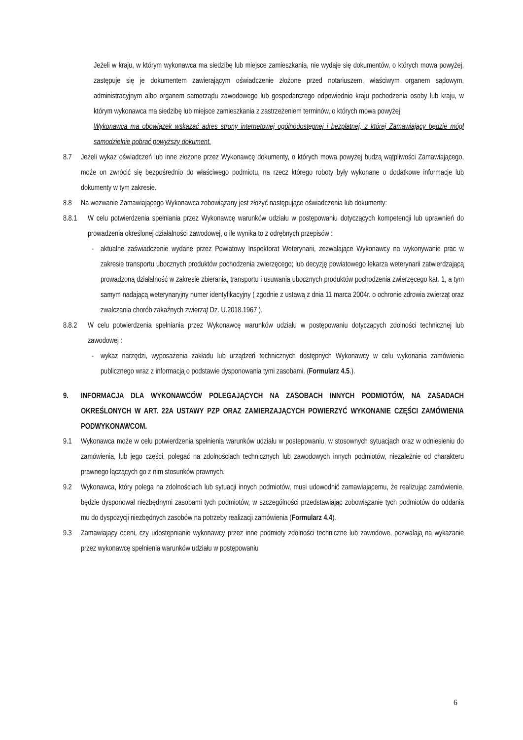Jeżeli w kraju, w którym wykonawca ma siedzibę lub miejsce zamieszkania, nie wydaje się dokumentów, o których mowa powyżej, zastępuje się je dokumentem zawierającym oświadczenie złożone przed notariuszem, właściwym organem sądowym, administracyjnym albo organem samorządu zawodowego lub gospodarczego odpowiednio kraju pochodzenia osoby lub kraju, w którym wykonawca ma siedzibę lub miejsce zamieszkania z zastrzeżeniem terminów, o których mowa powyżej.
Wykonawca ma obowiązek wskazać adres strony internetowej ogólnodostępnej i bezpłatnej, z której Zamawiający będzie mógł samodzielnie pobrać powyższy dokument.
8.7 Jeżeli wykaz oświadczeń lub inne złożone przez Wykonawcę dokumenty, o których mowa powyżej budzą wątpliwości Zamawiającego, może on zwrócić się bezpośrednio do właściwego podmiotu, na rzecz którego roboty były wykonane o dodatkowe informacje lub dokumenty w tym zakresie.
8.8 Na wezwanie Zamawiającego Wykonawca zobowiązany jest złożyć następujące oświadczenia lub dokumenty:
8.8.1 W celu potwierdzenia spełniania przez Wykonawcę warunków udziału w postępowaniu dotyczących kompetencji lub uprawnień do prowadzenia określonej działalności zawodowej, o ile wynika to z odrębnych przepisów :
- aktualne zaświadczenie wydane przez Powiatowy Inspektorat Weterynarii, zezwalające Wykonawcy na wykonywanie prac w zakresie transportu ubocznych produktów pochodzenia zwierzęcego; lub decyzję powiatowego lekarza weterynarii zatwierdzającą prowadzoną działalność w zakresie zbierania, transportu i usuwania ubocznych produktów pochodzenia zwierzęcego kat. 1, a tym samym nadającą weterynaryjny numer identyfikacyjny ( zgodnie z ustawą z dnia 11 marca 2004r. o ochronie zdrowia zwierząt oraz zwalczania chorób zakaźnych zwierząt Dz. U.2018.1967 ).
8.8.2 W celu potwierdzenia spełniania przez Wykonawcę warunków udziału w postępowaniu dotyczących zdolności technicznej lub zawodowej :
- wykaz narzędzi, wyposażenia zakładu lub urządzeń technicznych dostępnych Wykonawcy w celu wykonania zamówienia publicznego wraz z informacją o podstawie dysponowania tymi zasobami. (Formularz 4.5.).
9. INFORMACJA DLA WYKONAWCÓW POLEGAJĄCYCH NA ZASOBACH INNYCH PODMIOTÓW, NA ZASADACH OKREŚLONYCH W ART. 22A USTAWY PZP ORAZ ZAMIERZAJĄCYCH POWIERZYĆ WYKONANIE CZĘŚCI ZAMÓWIENIA PODWYKONAWCOM.
9.1 Wykonawca może w celu potwierdzenia spełnienia warunków udziału w postepowaniu, w stosownych sytuacjach oraz w odniesieniu do zamówienia, lub jego części, polegać na zdolnościach technicznych lub zawodowych innych podmiotów, niezależnie od charakteru prawnego łączących go z nim stosunków prawnych.
9.2 Wykonawca, który polega na zdolnościach lub sytuacji innych podmiotów, musi udowodnić zamawiającemu, że realizując zamówienie, będzie dysponował niezbędnymi zasobami tych podmiotów, w szczególności przedstawiając zobowiązanie tych podmiotów do oddania mu do dyspozycji niezbędnych zasobów na potrzeby realizacji zamówienia (Formularz 4.4).
9.3 Zamawiający oceni, czy udostępnianie wykonawcy przez inne podmioty zdolności techniczne lub zawodowe, pozwalają na wykazanie przez wykonawcę spełnienia warunków udziału w postępowaniu
6